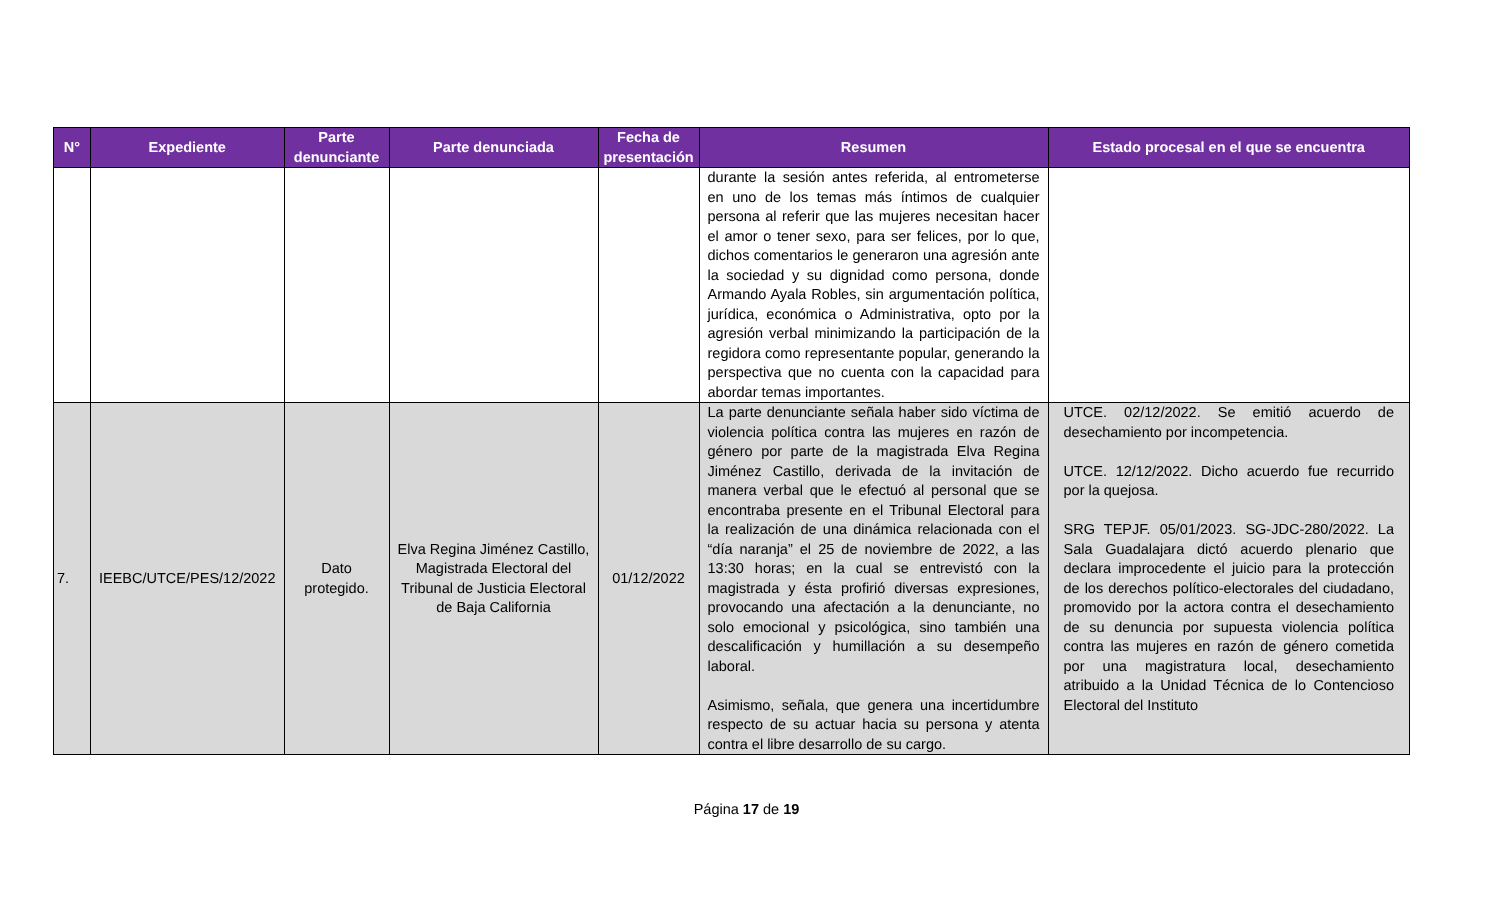| N° | Expediente | Parte denunciante | Parte denunciada | Fecha de presentación | Resumen | Estado procesal en el que se encuentra |
| --- | --- | --- | --- | --- | --- | --- |
| | | | | | durante la sesión antes referida, al entrometerse en uno de los temas más íntimos de cualquier persona al referir que las mujeres necesitan hacer el amor o tener sexo, para ser felices, por lo que, dichos comentarios le generaron una agresión ante la sociedad y su dignidad como persona, donde Armando Ayala Robles, sin argumentación política, jurídica, económica o Administrativa, opto por la agresión verbal minimizando la participación de la regidora como representante popular, generando la perspectiva que no cuenta con la capacidad para abordar temas importantes. | |
| 7. | IEEBC/UTCE/PES/12/2022 | Dato protegido. | Elva Regina Jiménez Castillo, Magistrada Electoral del Tribunal de Justicia Electoral de Baja California | 01/12/2022 | La parte denunciante señala haber sido víctima de violencia política contra las mujeres en razón de género por parte de la magistrada Elva Regina Jiménez Castillo, derivada de la invitación de manera verbal que le efectuó al personal que se encontraba presente en el Tribunal Electoral para la realización de una dinámica relacionada con el “día naranja” el 25 de noviembre de 2022, a las 13:30 horas; en la cual se entrevistó con la magistrada y ésta profirió diversas expresiones, provocando una afectación a la denunciante, no solo emocional y psicológica, sino también una descalificación y humillación a su desempeño laboral. Asimismo, señala, que genera una incertidumbre respecto de su actuar hacia su persona y atenta contra el libre desarrollo de su cargo. | UTCE. 02/12/2022. Se emitió acuerdo de desechamiento por incompetencia. UTCE. 12/12/2022. Dicho acuerdo fue recurrido por la quejosa. SRG TEPJF. 05/01/2023. SG-JDC-280/2022. La Sala Guadalajara dictó acuerdo plenario que declara improcedente el juicio para la protección de los derechos político-electorales del ciudadano, promovido por la actora contra el desechamiento de su denuncia por supuesta violencia política contra las mujeres en razón de género cometida por una magistratura local, desechamiento atribuido a la Unidad Técnica de lo Contencioso Electoral del Instituto |
Página 17 de 19